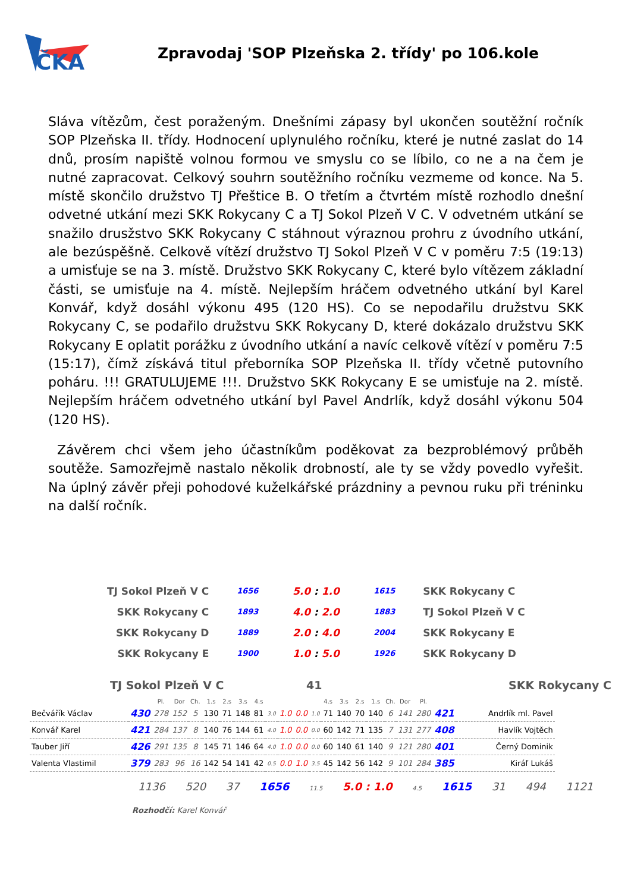ČKA
Zpravodaj 'SOP Plzeňska 2. třídy' po 106.kole
Sláva vítězům, čest poraženým. Dnešními zápasy byl ukončen soutěžní ročník SOP Plzeňska II. třídy. Hodnocení uplynulého ročníku, které je nutné zaslat do 14 dnů, prosím napiště volnou formou ve smyslu co se líbilo, co ne a na čem je nutné zapracovat. Celkový souhrn soutěžního ročníku vezmeme od konce. Na 5. místě skončilo družstvo TJ Přeštice B. O třetím a čtvrtém místě rozhodlo dnešní odvetné utkání mezi SKK Rokycany C a TJ Sokol Plzeň V C. V odvetném utkání se snažilo drusžstvo SKK Rokycany C stáhnout výraznou prohru z úvodního utkání, ale bezúspěšně. Celkově vítězí družstvo TJ Sokol Plzeň V C v poměru 7:5 (19:13) a umisťuje se na 3. místě. Družstvo SKK Rokycany C, které bylo vítězem základní části, se umisťuje na 4. místě. Nejlepším hráčem odvetného utkání byl Karel Konvář, když dosáhl výkonu 495 (120 HS). Co se nepodařilu družstvu SKK Rokycany C, se podařilo družstvu SKK Rokycany D, které dokázalo družstvu SKK Rokycany E oplatit porážku z úvodního utkání a navíc celkově vítězí v poměru 7:5 (15:17), čímž získává titul přeborníka SOP Plzeňska II. třídy včetně putovního poháru. !!! GRATULUJEME !!!. Družstvo SKK Rokycany E se umisťuje na 2. místě. Nejlepším hráčem odvetného utkání byl Pavel Andrlík, když dosáhl výkonu 504 (120 HS).
Závěrem chci všem jeho účastníkům poděkovat za bezproblémový průběh soutěže. Samozřejmě nastalo několik drobností, ale ty se vždy povedlo vyřešit. Na úplný závěr přeji pohodové kuželkářské prázdniny a pevnou ruku při tréninku na další ročník.
| TJ Sokol Plzeň V C | 1656 | 5.0 : 1.0 | 1615 | SKK Rokycany C |
| SKK Rokycany C | 1893 | 4.0 : 2.0 | 1883 | TJ Sokol Plzeň V C |
| SKK Rokycany D | 1889 | 2.0 : 4.0 | 2004 | SKK Rokycany E |
| SKK Rokycany E | 1900 | 1.0 : 5.0 | 1926 | SKK Rokycany D |
TJ Sokol Plzeň V C 41 SKK Rokycany C
| | | Pl. | Dor | Ch. | 1.s | 2.s | 3.s | 4.s | | | | | 4.s | 3.s | 2.s | 1.s | Ch. | Dor | Pl. | | |
| --- | --- | --- | --- | --- | --- | --- | --- | --- | --- | --- | --- | --- | --- | --- | --- | --- | --- | --- | --- | --- | --- |
| Bečvářík Václav | 430 | 278 | 152 | 5 | 130 | 71 | 148 | 81 | 3.0 | 1.0 | 0.0 | 1.0 | 71 | 140 | 70 | 140 | 6 | 141 | 280 | 421 | Andrlík ml. Pavel |
| Konvář Karel | 421 | 284 | 137 | 8 | 140 | 76 | 144 | 61 | 4.0 | 1.0 | 0.0 | 0.0 | 60 | 142 | 71 | 135 | 7 | 131 | 277 | 408 | Havlík Vojtěch |
| Tauber Jiří | 426 | 291 | 135 | 8 | 145 | 71 | 146 | 64 | 4.0 | 1.0 | 0.0 | 0.0 | 60 | 140 | 61 | 140 | 9 | 121 | 280 | 401 | Černý Dominik |
| Valenta Vlastimil | 379 | 283 | 96 | 16 | 142 | 54 | 141 | 42 | 0.5 | 0.0 | 1.0 | 3.5 | 45 | 142 | 56 | 142 | 9 | 101 | 284 | 385 | Kiráľ Lukáš |
1136 520 37 1656 11.5 5.0 : 1.0 4.5 1615 31 494 1121
Rozhodčí: Karel Konvář